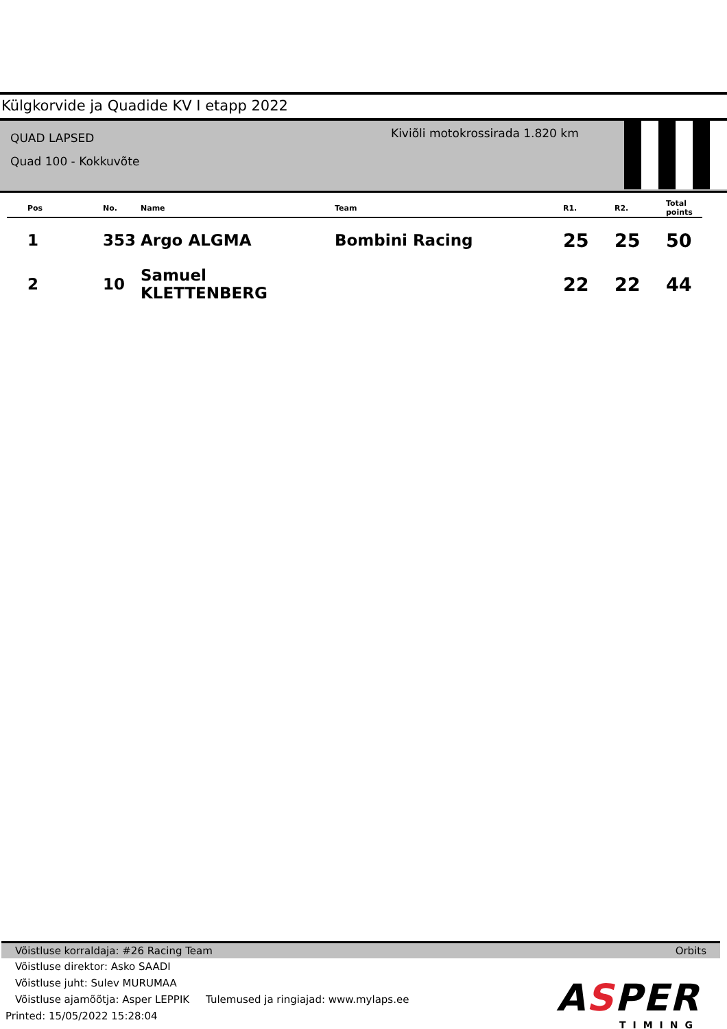Külgkorvide ja Quadide KV I etapp 2022
QUAD LAPSED
Quad 100 - Kokkuvõte
Kiviõli motokrossirada 1.820 km
| Pos | No. | Name | Team | R1. | R2. | Total points |
| --- | --- | --- | --- | --- | --- | --- |
| 1 | 353 | Argo ALGMA | Bombini Racing | 25 | 25 | 50 |
| 2 | 10 | Samuel KLETTENBERG | | 22 | 22 | 44 |
Võistluse korraldaja: #26 Racing Team Orbits
Võistluse direktor: Asko SAADI
Võistluse juht: Sulev MURUMAA
Võistluse ajamõõtja: Asper LEPPIK Tulemused ja ringiajad: www.mylaps.ee
Printed: 15/05/2022 15:28:04
ASPER
TIMING